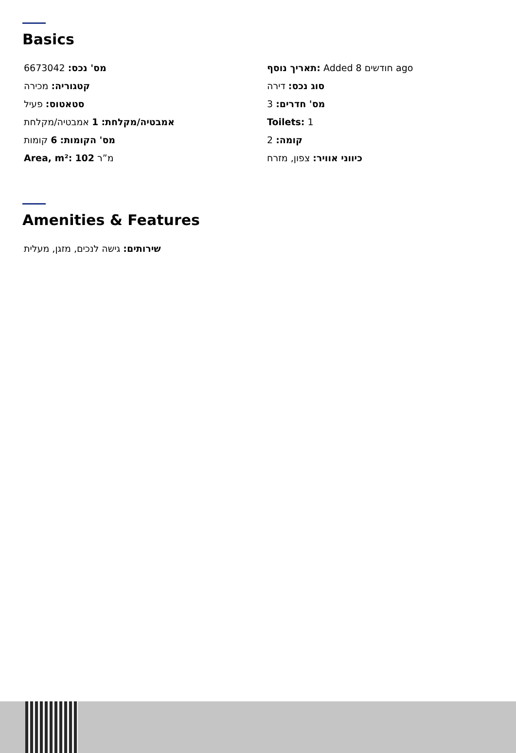Basics
מס' נכס: 6673042
תאריך נוסף: Added 8 חודשים ago
קטגוריה: מכירה
סוג נכס: דירה
סטאטוס: פעיל
מס' חדרים: 3
אמבטיה/מקלחת: 1 אמבטיה/מקלחת
Toilets: 1
מס' הקומות: 6 קומות
קומה: 2
Area, m²: 102 מ”ר
כיווני אוויר: צפון, מזרח
Amenities & Features
שירותים: גישה לנכים, מזגן, מעלית